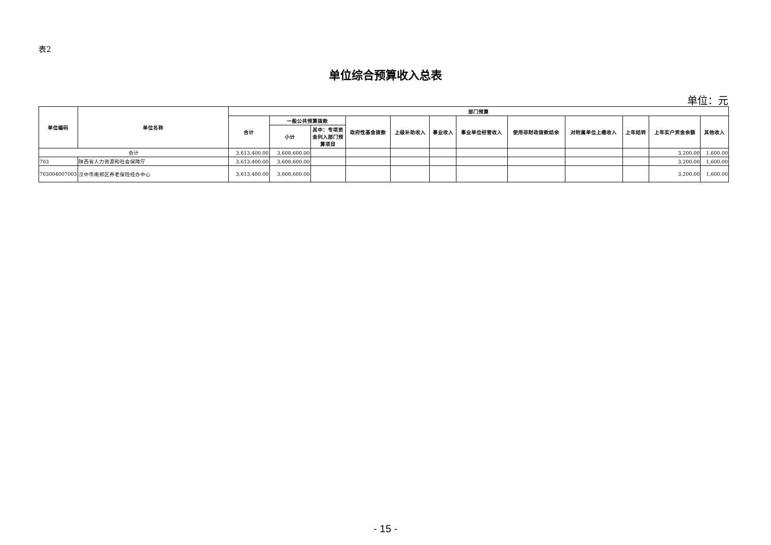表2
单位综合预算收入总表
单位：元
| 单位编码 | 单位名称 | 部门预算 | | | | | | | | | | | |
| --- | --- | --- | --- | --- | --- | --- | --- | --- | --- | --- | --- | --- | --- |
| | | 合计 | 一般公共预算拨款 | | 政府性基金拨款 | 上级补助收入 | 事业收入 | 事业单位经营收入 | 使用非财政拨款结余 | 对附属单位上缴收入 | 上年结转 | 上年实户资金余额 | 其他收入 |
| | | | 小计 | 其中：专项资金列入部门预算项目 | | | | | | | | | |
| 合计 | | 3,613,400.00 | 3,608,600.00 | | | | | | | | | 3,200.00 | 1,600.00 |
| 703 | 陕西省人力资源和社会保障厅 | 3,613,400.00 | 3,608,600.00 | | | | | | | | | 3,200.00 | 1,600.00 |
| 703004007003 | 汉中市南郑区养老保险经办中心 | 3,613,400.00 | 3,608,600.00 | | | | | | | | | 3,200.00 | 1,600.00 |
- 15 -